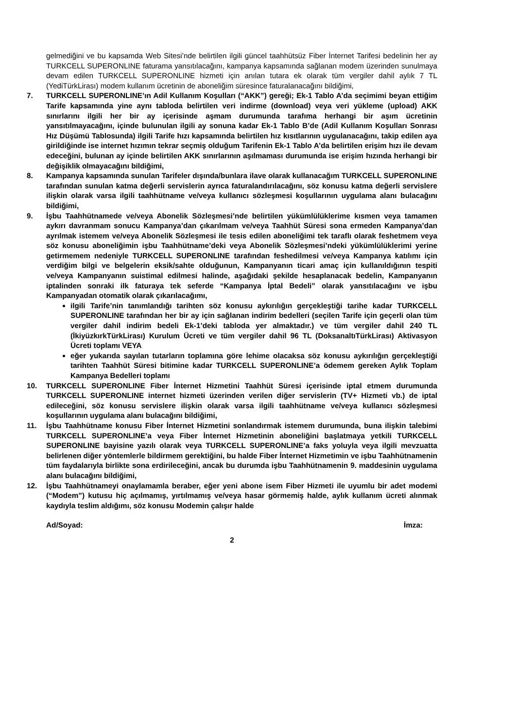gelmediğini ve bu kapsamda Web Sitesi’nde belirtilen ilgili güncel taahhütsüz Fiber İnternet Tarifesi bedelinin her ay TURKCELL SUPERONLINE faturama yansıtılacağını, kampanya kapsamında sağlanan modem üzerinden sunulmaya devam edilen TURKCELL SUPERONLINE hizmeti için anılan tutara ek olarak tüm vergiler dahil aylık 7 TL (YediTürkLirası) modem kullanım ücretinin de aboneliğim süresince faturalanacağını bildiğimi,
7. TURKCELL SUPERONLINE’ın Adil Kullanım Koşulları (“AKK”) gereği; Ek-1 Tablo A’da seçimimi beyan ettiğim Tarife kapsamında yine aynı tabloda belirtilen veri indirme (download) veya veri yükleme (upload) AKK sınırlarını ilgili her bir ay içerisinde aşmam durumunda tarafıma herhangi bir aşım ücretinin yansıtılmayacağını, içinde bulunulan ilgili ay sonuna kadar Ek-1 Tablo B’de (Adil Kullanım Koşulları Sonrası Hız Düşümü Tablosunda) ilgili Tarife hızı kapsamında belirtilen hız kısıtlarının uygulanacağını, takip edilen aya girildiğinde ise internet hızımın tekrar seçmiş olduğum Tarifenin Ek-1 Tablo A’da belirtilen erişim hızı ile devam edeceğini, bulunan ay içinde belirtilen AKK sınırlarının aşılmaması durumunda ise erişim hızında herhangi bir değişiklik olmayacağını bildiğimi,
8. Kampanya kapsamında sunulan Tarifeler dışında/bunlara ilave olarak kullanacağım TURKCELL SUPERONLINE tarafından sunulan katma değerli servislerin ayrıca faturalandırılacağını, söz konusu katma değerli servislere ilişkin olarak varsa ilgili taahhütname ve/veya kullanıcı sözleşmesi koşullarının uygulama alanı bulacağını bildiğimi,
9. İşbu Taahhütnamede ve/veya Abonelik Sözleşmesi’nde belirtilen yükümlülüklerime kısmen veya tamamen aykırı davranmam sonucu Kampanya’dan çıkarılmam ve/veya Taahhüt Süresi sona ermeden Kampanya’dan ayrılmak istemem ve/veya Abonelik Sözleşmesi ile tesis edilen aboneliğimi tek taraflı olarak feshetmem veya söz konusu aboneliğimin işbu Taahhütname’deki veya Abonelik Sözleşmesi’ndeki yükümlülüklerimi yerine getirmemem nedeniyle TURKCELL SUPERONLINE tarafından feshedilmesi ve/veya Kampanya katılımı için verdiğim bilgi ve belgelerin eksik/sahte olduğunun, Kampanyanın ticari amaç için kullanıldığının tespiti ve/veya Kampanyanın suistimal edilmesi halinde, aşağıdaki şekilde hesaplanacak bedelin, Kampanyanın iptalinden sonraki ilk faturaya tek seferde “Kampanya İptal Bedeli” olarak yansıtılacağını ve işbu Kampanyadan otomatik olarak çıkarılacağımı,
ilgili Tarife’nin tanımlandığı tarihten söz konusu aykırılığın gerçekleştiği tarihe kadar TURKCELL SUPERONLINE tarafından her bir ay için sağlanan indirim bedelleri (seçilen Tarife için geçerli olan tüm vergiler dahil indirim bedeli Ek-1’deki tabloda yer almaktadır.) ve tüm vergiler dahil 240 TL (İkiyüzkırkTürkLirası) Kurulum Ücreti ve tüm vergiler dahil 96 TL (DoksanaltıTürkLirası) Aktivasyon Ücreti toplamı VEYA
eğer yukarıda sayılan tutarların toplamına göre lehime olacaksa söz konusu aykırılığın gerçekleştiği tarihten Taahhüt Süresi bitimine kadar TURKCELL SUPERONLINE’a ödemem gereken Aylık Toplam Kampanya Bedelleri toplamı
10. TURKCELL SUPERONLINE Fiber İnternet Hizmetini Taahhüt Süresi içerisinde iptal etmem durumunda TURKCELL SUPERONLINE internet hizmeti üzerinden verilen diğer servislerin (TV+ Hizmeti vb.) de iptal edileceğini, söz konusu servislere ilişkin olarak varsa ilgili taahhütname ve/veya kullanıcı sözleşmesi koşullarının uygulama alanı bulacağını bildiğimi,
11. İşbu Taahhütname konusu Fiber İnternet Hizmetini sonlandırmak istemem durumunda, buna ilişkin talebimi TURKCELL SUPERONLINE’a veya Fiber İnternet Hizmetinin aboneliğini başlatmaya yetkili TURKCELL SUPERONLINE bayisine yazılı olarak veya TURKCELL SUPERONLINE’a faks yoluyla veya ilgili mevzuatta belirlenen diğer yöntemlerle bildirmem gerektiğini, bu halde Fiber İnternet Hizmetimin ve işbu Taahhütnamenin tüm faydalarıyla birlikte sona erdirileceğini, ancak bu durumda işbu Taahhütnamenin 9. maddesinin uygulama alanı bulacağını bildiğimi,
12. İşbu Taahhütnameyi onaylamamla beraber, eğer yeni abone isem Fiber Hizmeti ile uyumlu bir adet modemi (“Modem”) kutusu hiç açılmamış, yırtılmamış ve/veya hasar görmemiş halde, aylık kullanım ücreti alınmak kaydıyla teslim aldığımı, söz konusu Modemin çalışır halde
Ad/Soyad: İmza:
2